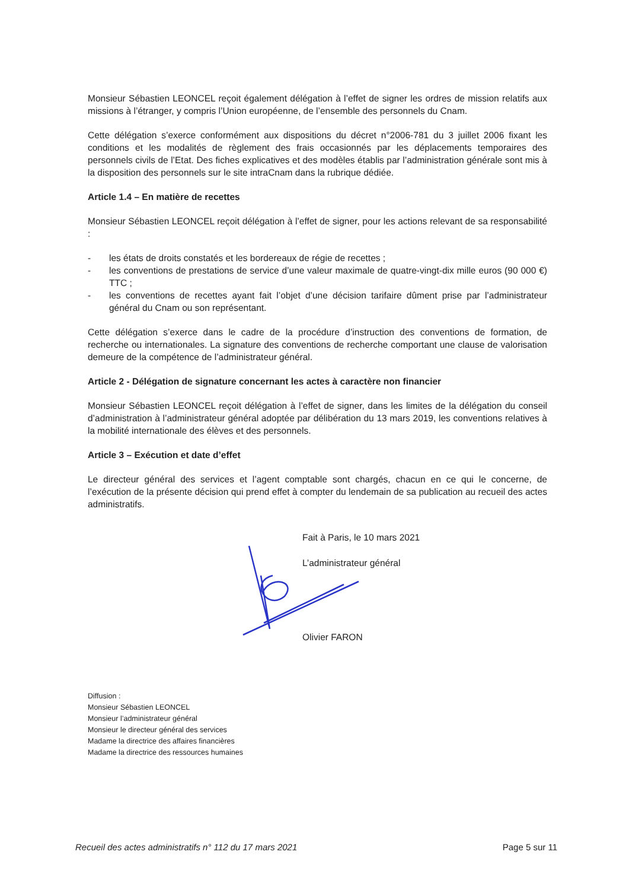Monsieur Sébastien LEONCEL reçoit également délégation à l’effet de signer les ordres de mission relatifs aux missions à l’étranger, y compris l’Union européenne, de l’ensemble des personnels du Cnam.
Cette délégation s’exerce conformément aux dispositions du décret n°2006-781 du 3 juillet 2006 fixant les conditions et les modalités de règlement des frais occasionnés par les déplacements temporaires des personnels civils de l’Etat. Des fiches explicatives et des modèles établis par l’administration générale sont mis à la disposition des personnels sur le site intraCnam dans la rubrique dédiée.
Article 1.4 – En matière de recettes
Monsieur Sébastien LEONCEL reçoit délégation à l’effet de signer, pour les actions relevant de sa responsabilité :
- les états de droits constatés et les bordereaux de régie de recettes ;
- les conventions de prestations de service d’une valeur maximale de quatre-vingt-dix mille euros (90 000 €) TTC ;
- les conventions de recettes ayant fait l’objet d’une décision tarifaire dûment prise par l’administrateur général du Cnam ou son représentant.
Cette délégation s’exerce dans le cadre de la procédure d’instruction des conventions de formation, de recherche ou internationales. La signature des conventions de recherche comportant une clause de valorisation demeure de la compétence de l’administrateur général.
Article 2 - Délégation de signature concernant les actes à caractère non financier
Monsieur Sébastien LEONCEL reçoit délégation à l’effet de signer, dans les limites de la délégation du conseil d’administration à l’administrateur général adoptée par délibération du 13 mars 2019, les conventions relatives à la mobilité internationale des élèves et des personnels.
Article 3 – Exécution et date d’effet
Le directeur général des services et l’agent comptable sont chargés, chacun en ce qui le concerne, de l’exécution de la présente décision qui prend effet à compter du lendemain de sa publication au recueil des actes administratifs.
Fait à Paris, le 10 mars 2021
L’administrateur général
Olivier FARON
Diffusion :
Monsieur Sébastien LEONCEL
Monsieur l’administrateur général
Monsieur le directeur général des services
Madame la directrice des affaires financières
Madame la directrice des ressources humaines
Recueil des actes administratifs n° 112 du 17 mars 2021 Page 5 sur 11